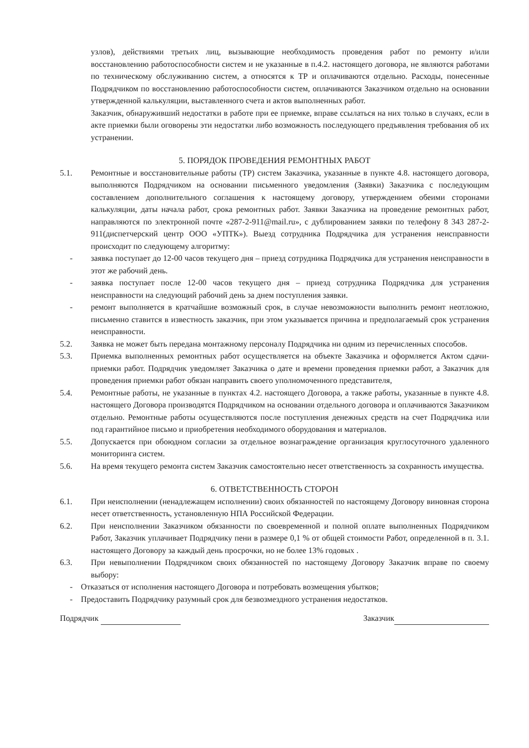узлов), действиями третьих лиц, вызывающие необходимость проведения работ по ремонту и/или восстановлению работоспособности систем и не указанные в п.4.2. настоящего договора, не являются работами по техническому обслуживанию систем, а относятся к ТР и оплачиваются отдельно. Расходы, понесенные Подрядчиком по восстановлению работоспособности систем, оплачиваются Заказчиком отдельно на основании утвержденной калькуляции, выставленного счета и актов выполненных работ.
Заказчик, обнаруживший недостатки в работе при ее приемке, вправе ссылаться на них только в случаях, если в акте приемки были оговорены эти недостатки либо возможность последующего предъявления требования об их устранении.
5. ПОРЯДОК ПРОВЕДЕНИЯ РЕМОНТНЫХ РАБОТ
5.1. Ремонтные и восстановительные работы (ТР) систем Заказчика, указанные в пункте 4.8. настоящего договора, выполняются Подрядчиком на основании письменного уведомления (Заявки) Заказчика с последующим составлением дополнительного соглашения к настоящему договору, утверждением обеими сторонами калькуляции, даты начала работ, срока ремонтных работ. Заявки Заказчика на проведение ремонтных работ, направляются по электронной почте «287-2-911@mail.ru», с дублированием заявки по телефону 8 343 287-2-911(диспетчерский центр ООО «УПТК»). Выезд сотрудника Подрядчика для устранения неисправности происходит по следующему алгоритму:
- заявка поступает до 12-00 часов текущего дня – приезд сотрудника Подрядчика для устранения неисправности в этот же рабочий день.
- заявка поступает после 12-00 часов текущего дня – приезд сотрудника Подрядчика для устранения неисправности на следующий рабочий день за днем поступления заявки.
- ремонт выполняется в кратчайшие возможный срок, в случае невозможности выполнить ремонт неотложно, письменно ставится в известность заказчик, при этом указывается причина и предполагаемый срок устранения неисправности.
5.2. Заявка не может быть передана монтажному персоналу Подрядчика ни одним из перечисленных способов.
5.3. Приемка выполненных ремонтных работ осуществляется на объекте Заказчика и оформляется Актом сдачи-приемки работ. Подрядчик уведомляет Заказчика о дате и времени проведения приемки работ, а Заказчик для проведения приемки работ обязан направить своего уполномоченного представителя,
5.4. Ремонтные работы, не указанные в пунктах 4.2. настоящего Договора, а также работы, указанные в пункте 4.8. настоящего Договора производятся Подрядчиком на основании отдельного договора и оплачиваются Заказчиком отдельно. Ремонтные работы осуществляются после поступления денежных средств на счет Подрядчика или под гарантийное письмо и приобретения необходимого оборудования и материалов.
5.5. Допускается при обоюдном согласии за отдельное вознаграждение организация круглосуточного удаленного мониторинга систем.
5.6. На время текущего ремонта систем Заказчик самостоятельно несет ответственность за сохранность имущества.
6. ОТВЕТСТВЕННОСТЬ СТОРОН
6.1. При неисполнении (ненадлежащем исполнении) своих обязанностей по настоящему Договору виновная сторона несет ответственность, установленную НПА Российской Федерации.
6.2. При неисполнении Заказчиком обязанности по своевременной и полной оплате выполненных Подрядчиком Работ, Заказчик уплачивает Подрядчику пени в размере 0,1 % от общей стоимости Работ, определенной в п. 3.1. настоящего Договору за каждый день просрочки, но не более 13% годовых .
6.3. При невыполнении Подрядчиком своих обязанностей по настоящему Договору Заказчик вправе по своему выбору:
- Отказаться от исполнения настоящего Договора и потребовать возмещения убытков;
- Предоставить Подрядчику разумный срок для безвозмездного устранения недостатков.
Подрядчик Заказчик